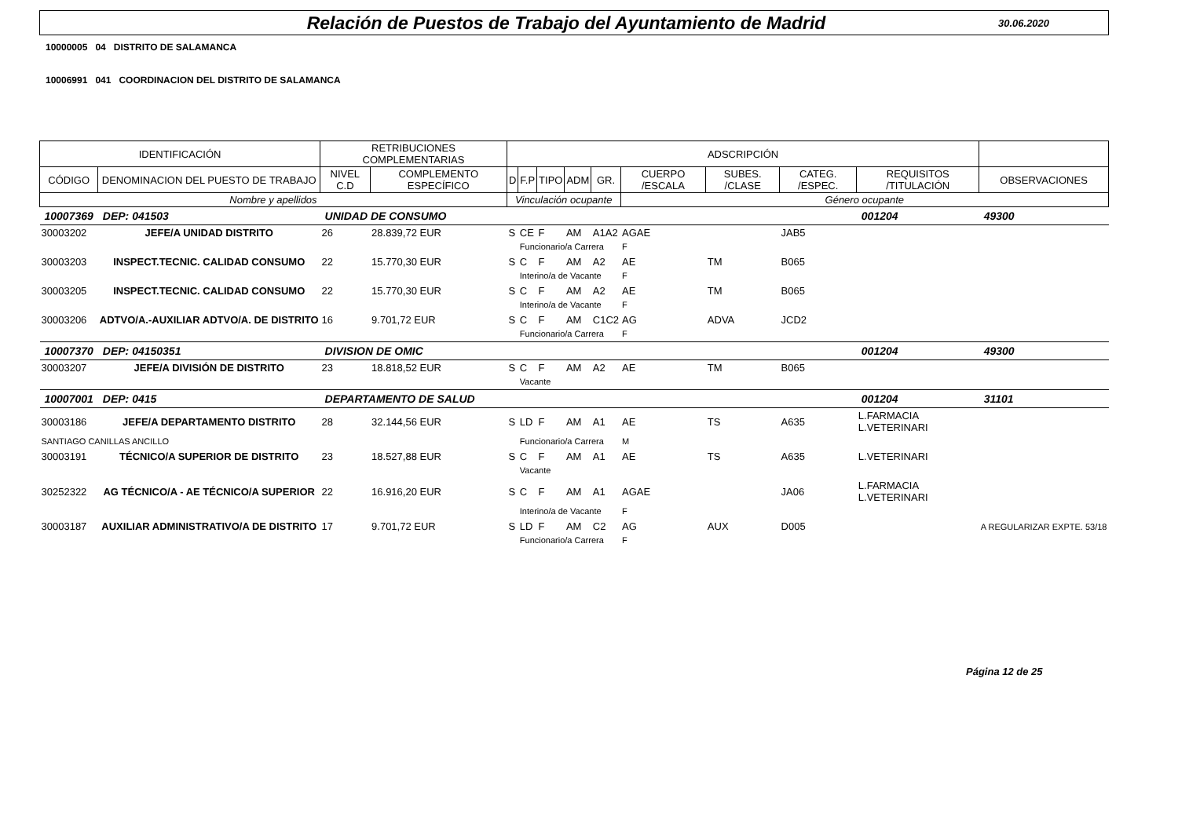Relación de Puestos de Trabajo del Ayuntamiento de Madrid 30.06.2020
10000005 04 DISTRITO DE SALAMANCA
10006991 041 COORDINACION DEL DISTRITO DE SALAMANCA
| IDENTIFICACIÓN | | RETRIBUCIONES COMPLEMENTARIAS | | ADSCRIPCIÓN | | | | | | | | | |
| CÓDIGO | DENOMINACION DEL PUESTO DE TRABAJO | NIVEL C.D | COMPLEMENTO ESPECÍFICO | D | F.P | TIPO | ADM | GR. | CUERPO /ESCALA | SUBES. /CLASE | CATEG. /ESPEC. | REQUISITOS /TITULACIÓN | OBSERVACIONES |
| Nombre y apellidos | | | | Vinculación ocupante | | | | | Género ocupante | | | | |
| 10007369 | DEP: 041503 | UNIDAD DE CONSUMO | | | | | | | | | | 001204 | 49300 |
| 30003202 | JEFE/A UNIDAD DISTRITO | 26 | 28.839,72 EUR | S | CE | F | AM | A1A2 | AGAE | | JAB5 | | |
| | | | | | Funcionario/a Carrera | | | | F | | | | |
| 30003203 | INSPECT.TECNIC. CALIDAD CONSUMO | 22 | 15.770,30 EUR | S | C | F | AM | A2 | AE | TM | B065 | | |
| | | | | | Interino/a de Vacante | | | | F | | | | |
| 30003205 | INSPECT.TECNIC. CALIDAD CONSUMO | 22 | 15.770,30 EUR | S | C | F | AM | A2 | AE | TM | B065 | | |
| | | | | | Interino/a de Vacante | | | | F | | | | |
| 30003206 | ADTVO/A.-AUXILIAR ADTVO/A. DE DISTRITO | 16 | 9.701,72 EUR | S | C | F | AM | C1C2 | AG | ADVA | JCD2 | | |
| | | | | | Funcionario/a Carrera | | | | F | | | | |
| 10007370 | DEP: 04150351 | DIVISION DE OMIC | | | | | | | | | | 001204 | 49300 |
| 30003207 | JEFE/A DIVISIÓN DE DISTRITO | 23 | 18.818,52 EUR | S | C | F | AM | A2 | AE | TM | B065 | | |
| | | | | | Vacante | | | | | | | | |
| 10007001 | DEP: 0415 | DEPARTAMENTO DE SALUD | | | | | | | | | | 001204 | 31101 |
| 30003186 | JEFE/A DEPARTAMENTO DISTRITO | 28 | 32.144,56 EUR | S | LD | F | AM | A1 | AE | TS | A635 | L.FARMACIA L.VETERINARI | |
| SANTIAGO CANILLAS ANCILLO | | | | | Funcionario/a Carrera | | | | M | | | | |
| 30003191 | TÉCNICO/A SUPERIOR DE DISTRITO | 23 | 18.527,88 EUR | S | C | F | AM | A1 | AE | TS | A635 | L.VETERINARI | |
| | | | | | Vacante | | | | | | | | |
| 30252322 | AG TÉCNICO/A - AE TÉCNICO/A SUPERIOR | 22 | 16.916,20 EUR | S | C | F | AM | A1 | AGAE | | JA06 | L.FARMACIA L.VETERINARI | |
| | | | | | Interino/a de Vacante | | | | F | | | | |
| 30003187 | AUXILIAR ADMINISTRATIVO/A DE DISTRITO | 17 | 9.701,72 EUR | S | LD | F | AM | C2 | AG | AUX | D005 | | A REGULARIZAR EXPTE. 53/18 |
| | | | | | Funcionario/a Carrera | | | | F | | | | |
Página 12 de 25